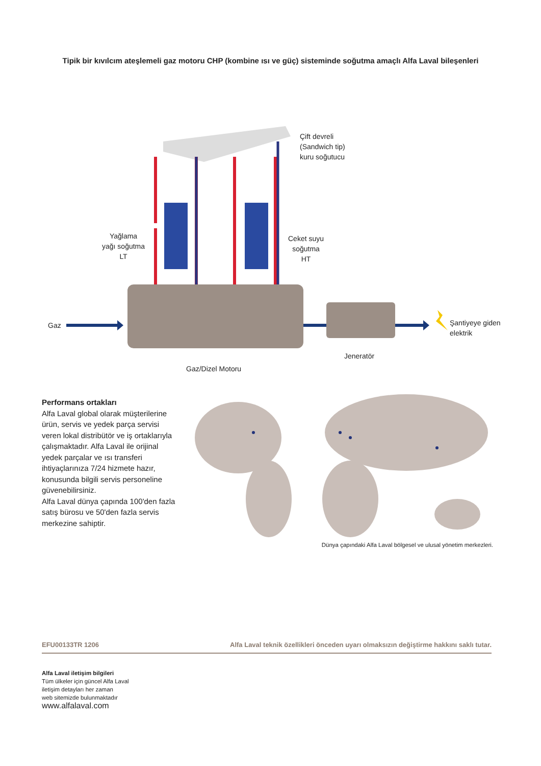Tipik bir kıvılcım ateşlemeli gaz motoru CHP (kombine ısı ve güç) sisteminde soğutma amaçlı Alfa Laval bileşenleri
Çift devreli
(Sandwich tip)
kuru soğutucu
Yağlama
yağı soğutma
LT
Ceket suyu
soğutma
HT
Gaz
Şantiyeye giden
elektrik
Jeneratör
Gaz/Dizel Motoru
Performans ortakları
Alfa Laval global olarak müşterilerine ürün, servis ve yedek parça servisi veren lokal distribütör ve iş ortaklarıyla çalışmaktadır. Alfa Laval ile orijinal yedek parçalar ve ısı transferi ihtiyaçlarınıza 7/24 hizmete hazır, konusunda bilgili servis personeline güvenebilirsiniz.
Alfa Laval dünya çapında 100'den fazla satış bürosu ve 50'den fazla servis merkezine sahiptir.
Dünya çapındaki Alfa Laval bölgesel ve ulusal yönetim merkezleri.
EFU00133TR 1206 Alfa Laval teknik özellikleri önceden uyarı olmaksızın değiştirme hakkını saklı tutar.
Alfa Laval iletişim bilgileri
Tüm ülkeler için güncel Alfa Laval
iletişim detayları her zaman
web sitemizde bulunmaktadır
www.alfalaval.com